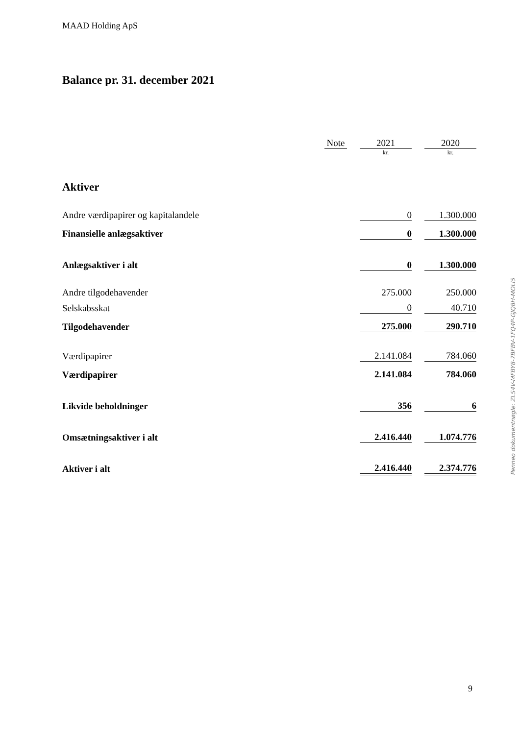MAAD Holding ApS
Balance pr. 31. december 2021
| | Note | | 2021 | | 2020 |
| --- | --- | --- | --- | --- | --- |
| | | | kr. | | kr. |
| Aktiver | | | | | |
| Andre værdipapirer og kapitalandele | | | 0 | | 1.300.000 |
| Finansielle anlægsaktiver | | | 0 | | 1.300.000 |
| Anlægsaktiver i alt | | | 0 | | 1.300.000 |
| Andre tilgodehavender | | | 275.000 | | 250.000 |
| Selskabsskat | | | 0 | | 40.710 |
| Tilgodehavender | | | 275.000 | | 290.710 |
| Værdipapirer | | | 2.141.084 | | 784.060 |
| Værdipapirer | | | 2.141.084 | | 784.060 |
| Likvide beholdninger | | | 356 | | 6 |
| Omsætningsaktiver i alt | | | 2.416.440 | | 1.074.776 |
| Aktiver i alt | | | 2.416.440 | | 2.374.776 |
Penneo dokumentnøgle: ZLS4V-MFBY8-7BFBV-1FQ4P-GJQ8H-MOLI5
9